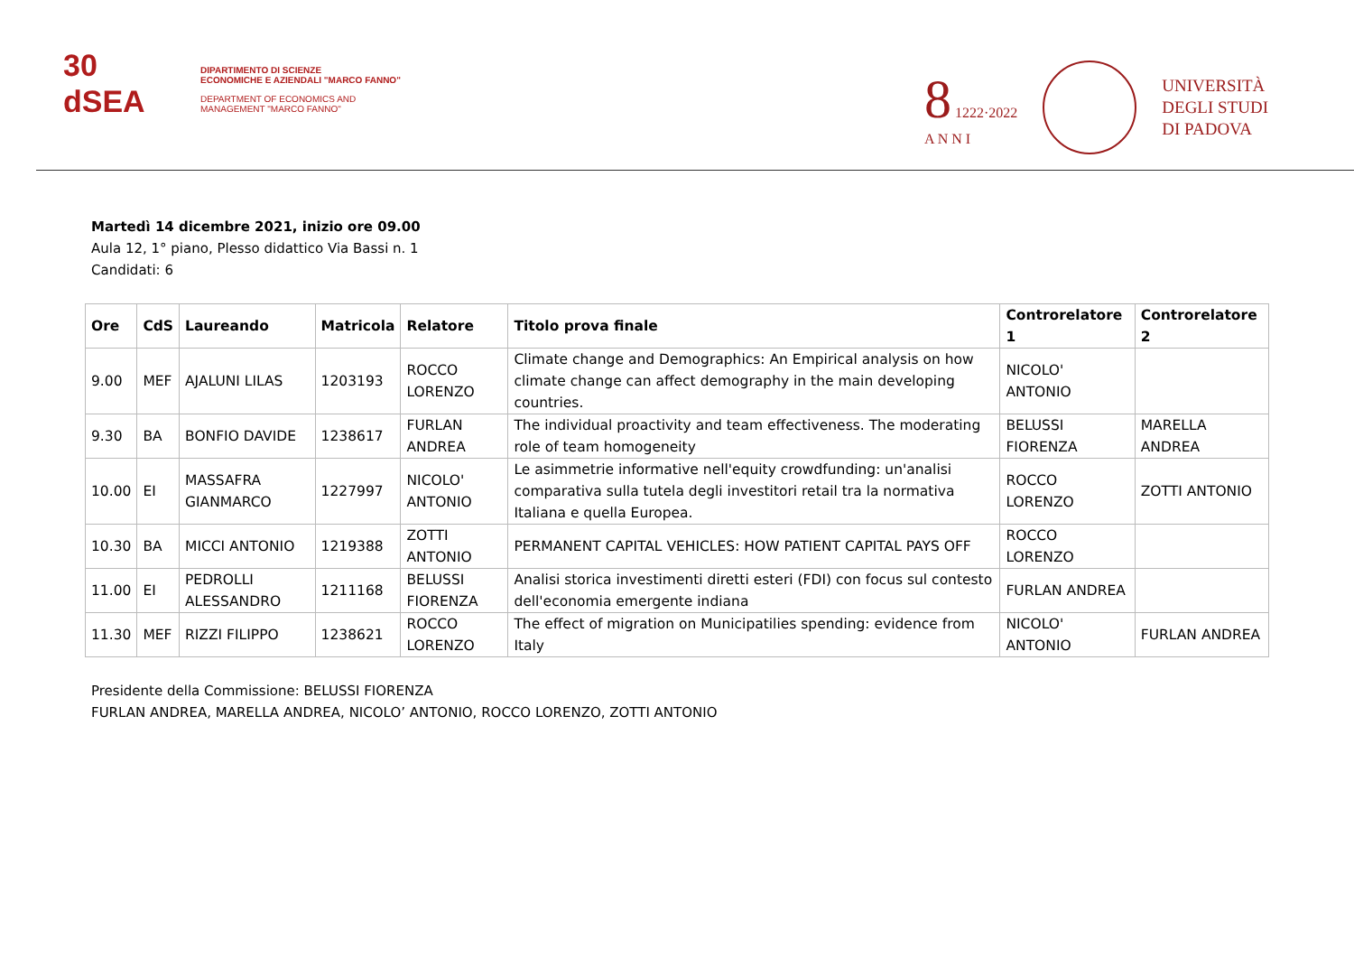30
dSEA
DIPARTIMENTO DI SCIENZE
ECONOMICHE E AZIENDALI "MARCO FANNO"
DEPARTMENT OF ECONOMICS AND
MANAGEMENT "MARCO FANNO"
8 1222·2022
A N N I
UNIVERSITÀ
DEGLI STUDI
DI PADOVA
Martedì 14 dicembre 2021, inizio ore 09.00
Aula 12, 1° piano, Plesso didattico Via Bassi n. 1
Candidati: 6
| Ore | CdS | Laureando | Matricola | Relatore | Titolo prova finale | Controrelatore 1 | Controrelatore 2 |
| --- | --- | --- | --- | --- | --- | --- | --- |
| 9.00 | MEF | AJALUNI LILAS | 1203193 | ROCCO LORENZO | Climate change and Demographics: An Empirical analysis on how climate change can affect demography in the main developing countries. | NICOLO' ANTONIO | |
| 9.30 | BA | BONFIO DAVIDE | 1238617 | FURLAN ANDREA | The individual proactivity and team effectiveness. The moderating role of team homogeneity | BELUSSI FIORENZA | MARELLA ANDREA |
| 10.00 | EI | MASSAFRA GIANMARCO | 1227997 | NICOLO' ANTONIO | Le asimmetrie informative nell'equity crowdfunding: un'analisi comparativa sulla tutela degli investitori retail tra la normativa Italiana e quella Europea. | ROCCO LORENZO | ZOTTI ANTONIO |
| 10.30 | BA | MICCI ANTONIO | 1219388 | ZOTTI ANTONIO | PERMANENT CAPITAL VEHICLES: HOW PATIENT CAPITAL PAYS OFF | ROCCO LORENZO | |
| 11.00 | EI | PEDROLLI ALESSANDRO | 1211168 | BELUSSI FIORENZA | Analisi storica investimenti diretti esteri (FDI) con focus sul contesto dell'economia emergente indiana | FURLAN ANDREA | |
| 11.30 | MEF | RIZZI FILIPPO | 1238621 | ROCCO LORENZO | The effect of migration on Municipatilies spending: evidence from Italy | NICOLO' ANTONIO | FURLAN ANDREA |
Presidente della Commissione: BELUSSI FIORENZA
FURLAN ANDREA, MARELLA ANDREA, NICOLO’ ANTONIO, ROCCO LORENZO, ZOTTI ANTONIO